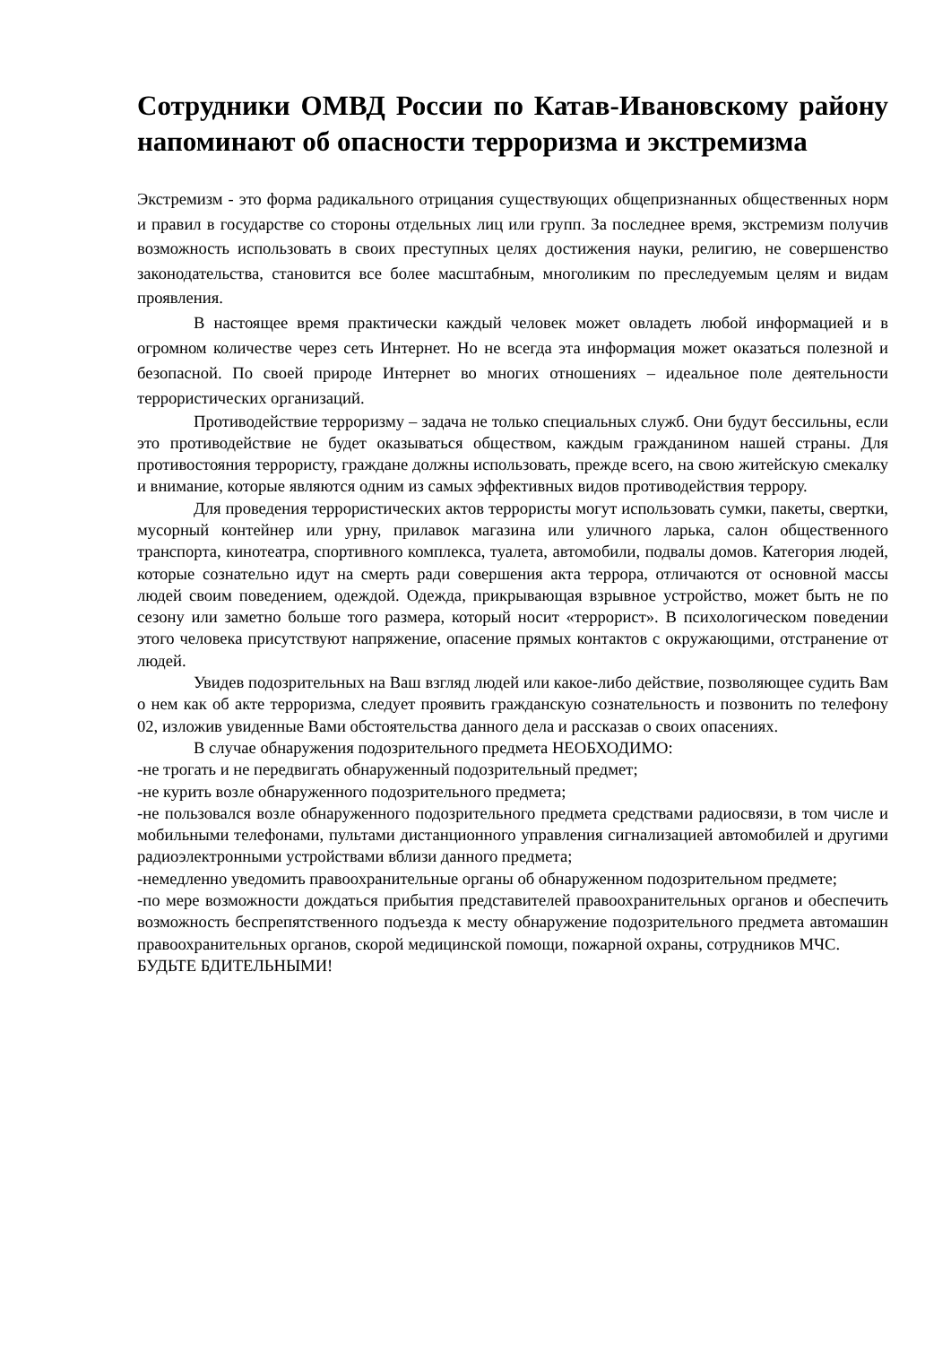Сотрудники ОМВД России по Катав-Ивановскому району напоминают об опасности терроризма и экстремизма
Экстремизм - это форма радикального отрицания существующих общепризнанных общественных норм и правил в государстве со стороны отдельных лиц или групп. За последнее время, экстремизм получив возможность использовать в своих преступных целях достижения науки, религию, не совершенство законодательства, становится все более масштабным, многоликим по преследуемым целям и видам проявления.
В настоящее время практически каждый человек может овладеть любой информацией и в огромном количестве через сеть Интернет. Но не всегда эта информация может оказаться полезной и безопасной. По своей природе Интернет во многих отношениях – идеальное поле деятельности террористических организаций.
Противодействие терроризму – задача не только специальных служб. Они будут бессильны, если это противодействие не будет оказываться обществом, каждым гражданином нашей страны. Для противостояния террористу, граждане должны использовать, прежде всего, на свою житейскую смекалку и внимание, которые являются одним из самых эффективных видов противодействия террору.
Для проведения террористических актов террористы могут использовать сумки, пакеты, свертки, мусорный контейнер или урну, прилавок магазина или уличного ларька, салон общественного транспорта, кинотеатра, спортивного комплекса, туалета, автомобили, подвалы домов. Категория людей, которые сознательно идут на смерть ради совершения акта террора, отличаются от основной массы людей своим поведением, одеждой. Одежда, прикрывающая взрывное устройство, может быть не по сезону или заметно больше того размера, который носит «террорист». В психологическом поведении этого человека присутствуют напряжение, опасение прямых контактов с окружающими, отстранение от людей.
Увидев подозрительных на Ваш взгляд людей или какое-либо действие, позволяющее судить Вам о нем как об акте терроризма, следует проявить гражданскую сознательность и позвонить по телефону 02, изложив увиденные Вами обстоятельства данного дела и рассказав о своих опасениях.
В случае обнаружения подозрительного предмета НЕОБХОДИМО:
-не трогать и не передвигать обнаруженный подозрительный предмет;
-не курить возле обнаруженного подозрительного предмета;
-не пользовался возле обнаруженного подозрительного предмета средствами радиосвязи, в том числе и мобильными телефонами, пультами дистанционного управления сигнализацией автомобилей и другими радиоэлектронными устройствами вблизи данного предмета;
-немедленно уведомить правоохранительные органы об обнаруженном подозрительном предмете;
-по мере возможности дождаться прибытия представителей правоохранительных органов и обеспечить возможность беспрепятственного подъезда к месту обнаружение подозрительного предмета автомашин правоохранительных органов, скорой медицинской помощи, пожарной охраны, сотрудников МЧС.
БУДЬТЕ БДИТЕЛЬНЫМИ!